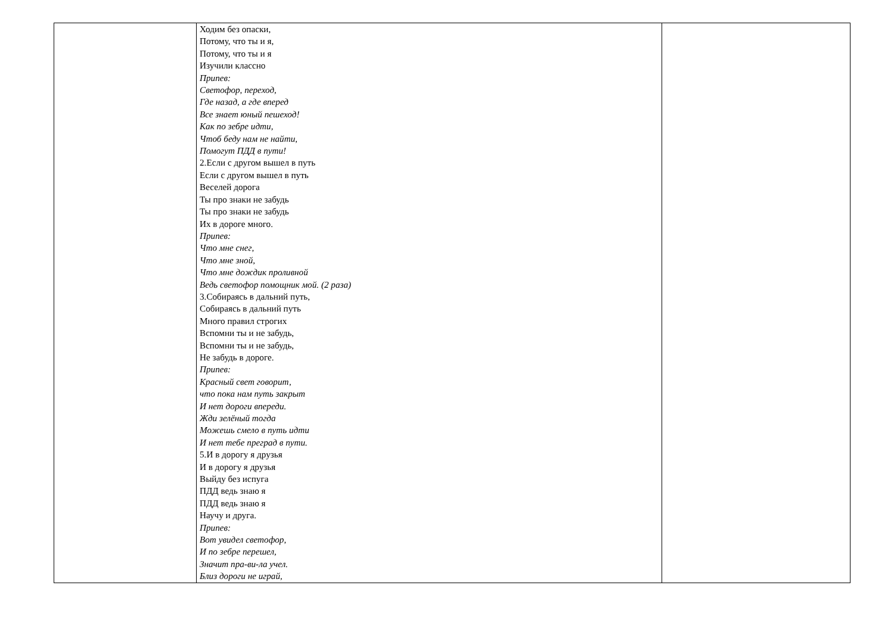| | Ходим без опаски, Потому, что ты и я, Потому, что ты и я Изучили классно Припев: Светофор, переход, Где назад, а где вперед Все знает юный пешеход! Как по зебре идти, Чтоб беду нам не найти, Помогут ПДД в пути! 2.Если с другом вышел в путь Если с другом вышел в путь Веселей дорога Ты про знаки не забудь Ты про знаки не забудь Их в дороге много. Припев: Что мне снег, Что мне зной, Что мне дождик проливной Ведь светофор помощник мой. (2 раза) 3.Собираясь в дальний путь, Собираясь в дальний путь Много правил строгих Вспомни ты и не забудь, Вспомни ты и не забудь, Не забудь в дороге. Припев: Красный свет говорит, что пока нам путь закрыт И нет дороги впереди. Жди зелёный тогда Можешь смело в путь идти И нет тебе преград в пути. 5.И в дорогу я друзья И в дорогу я друзья Выйду без испуга ПДД ведь знаю я ПДД ведь знаю я Научу и друга. Припев: Вот увидел светофор, И по зебре перешел, Значит пра-ви-ла учел. Близ дороги не играй, | |